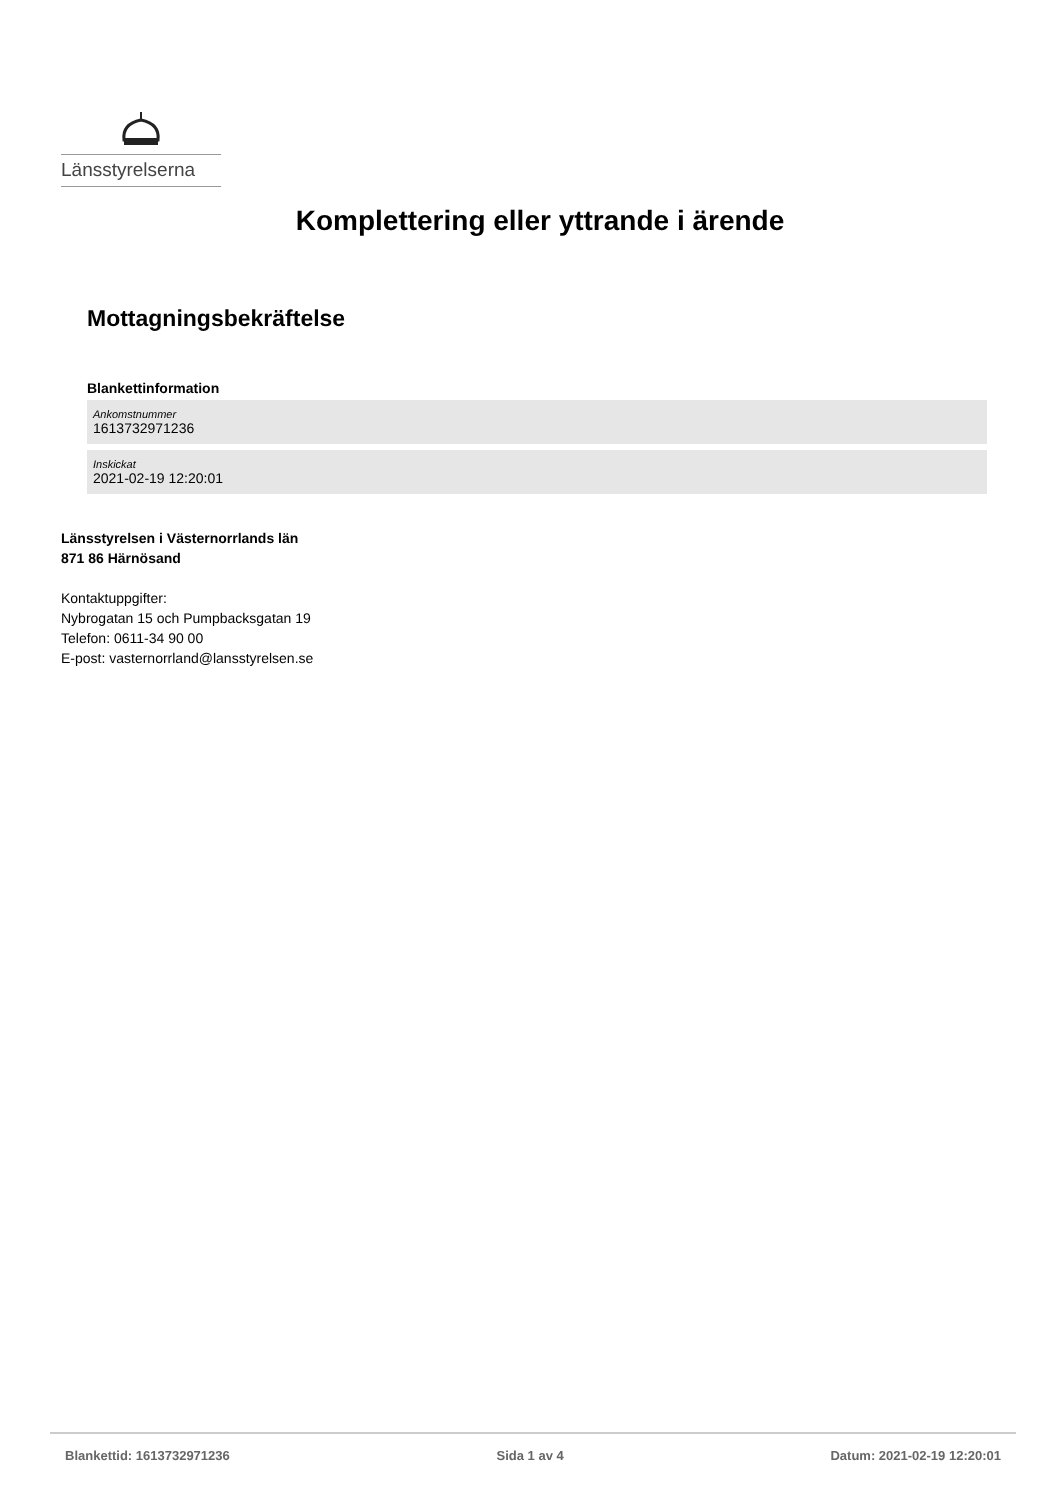Länsstyrelserna
Komplettering eller yttrande i ärende
Mottagningsbekräftelse
Blankettinformation
Ankomstnummer
1613732971236
Inskickat
2021-02-19 12:20:01
Länsstyrelsen i Västernorrlands län
871 86 Härnösand
Kontaktuppgifter:
Nybrogatan 15 och Pumpbacksgatan 19
Telefon: 0611-34 90 00
E-post: vasternorrland@lansstyrelsen.se
Blankettid: 1613732971236 Sida 1 av 4 Datum: 2021-02-19 12:20:01